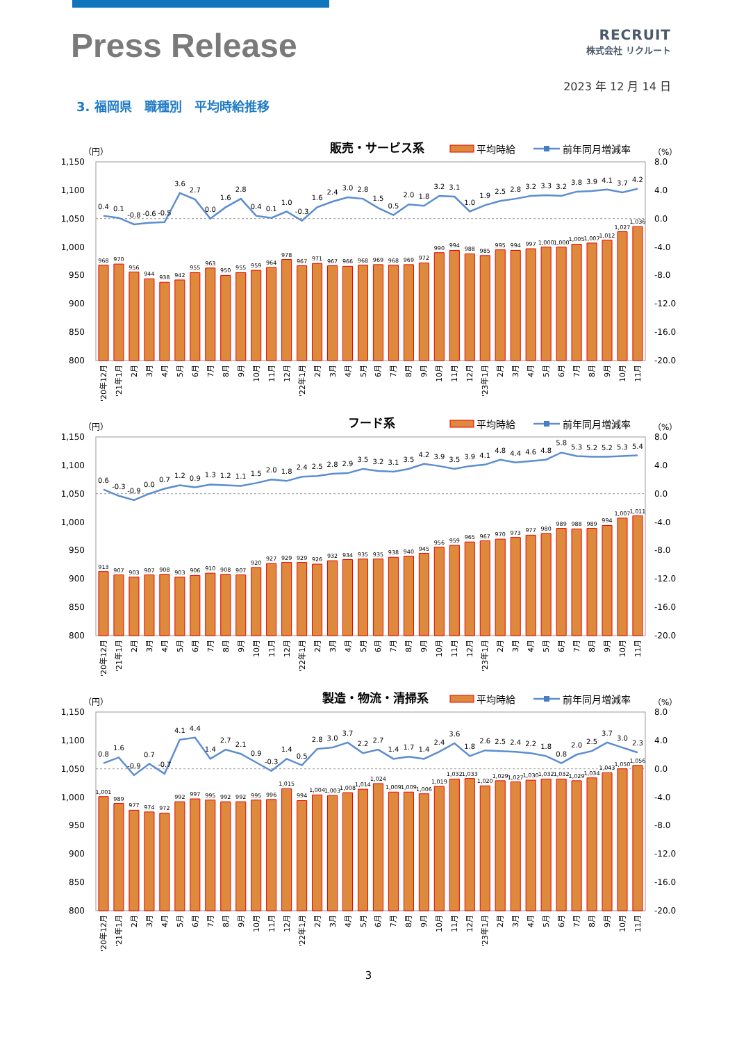Press Release
RECRUIT
株式会社 リクルート
2023 年 12 月 14 日
3. 福岡県　職種別　平均時給推移
（円）
販売・サービス系
平均時給
前年同月増減率
（%）
800
850
900
950
1,000
1,050
1,100
1,150
8.0
4.0
0.0
-4.0
-8.0
-12.0
-16.0
-20.0
968
970
956
944
938
942
955
963
950
955
959
964
978
967
971
967
966
968
969
968
969
972
990
994
988
985
995
994
997
1,000
1,000
1,005
1,007
1,012
1,027
1,036
'20年12月
'21年1月
2月
3月
4月
5月
6月
7月
8月
9月
10月
11月
12月
'22年1月
2月
3月
4月
5月
6月
7月
8月
9月
10月
11月
12月
'23年1月
2月
3月
4月
5月
6月
7月
8月
9月
10月
11月
0.4
0.1
-0.8
-0.6
-0.5
3.6
2.7
0.0
1.6
2.8
0.4
0.1
1.0
-0.3
1.6
2.4
3.0
2.8
1.5
0.5
2.0
1.8
3.2
3.1
1.0
1.9
2.5
2.8
3.2
3.3
3.2
3.8
3.9
4.1
3.7
4.2
（円）
フード系
平均時給
前年同月増減率
（%）
800
850
900
950
1,000
1,050
1,100
1,150
8.0
4.0
0.0
-4.0
-8.0
-12.0
-16.0
-20.0
913
907
903
907
908
903
906
910
908
907
920
927
929
929
926
932
934
935
935
938
940
945
956
959
965
967
970
973
977
980
989
988
989
994
1,007
1,011
'20年12月
'21年1月
2月
3月
4月
5月
6月
7月
8月
9月
10月
11月
12月
'22年1月
2月
3月
4月
5月
6月
7月
8月
9月
10月
11月
12月
'23年1月
2月
3月
4月
5月
6月
7月
8月
9月
10月
11月
0.6
-0.3
-0.9
0.0
0.7
1.2
0.9
1.3
1.2
1.1
1.5
2.0
1.8
2.4
2.5
2.8
2.9
3.5
3.2
3.1
3.5
4.2
3.9
3.5
3.9
4.1
4.8
4.4
4.6
4.8
5.8
5.3
5.2
5.2
5.3
5.4
（円）
製造・物流・清掃系
平均時給
前年同月増減率
（%）
800
850
900
950
1,000
1,050
1,100
1,150
8.0
4.0
0.0
-4.0
-8.0
-12.0
-16.0
-20.0
1,001
989
977
974
972
992
997
995
992
992
995
996
1,015
994
1,004
1,003
1,008
1,014
1,024
1,009
1,009
1,006
1,019
1,032
1,033
1,020
1,029
1,027
1,030
1,032
1,032
1,029
1,034
1,043
1,050
1,056
'20年12月
'21年1月
2月
3月
4月
5月
6月
7月
8月
9月
10月
11月
12月
'22年1月
2月
3月
4月
5月
6月
7月
8月
9月
10月
11月
12月
'23年1月
2月
3月
4月
5月
6月
7月
8月
9月
10月
11月
0.8
1.6
-0.9
0.7
-0.7
4.1
4.4
1.4
2.7
2.1
0.9
-0.3
1.4
0.5
2.8
3.0
3.7
2.2
2.7
1.4
1.7
1.4
2.4
3.6
1.8
2.6
2.5
2.4
2.2
1.8
0.8
2.0
2.5
3.7
3.0
2.3
3